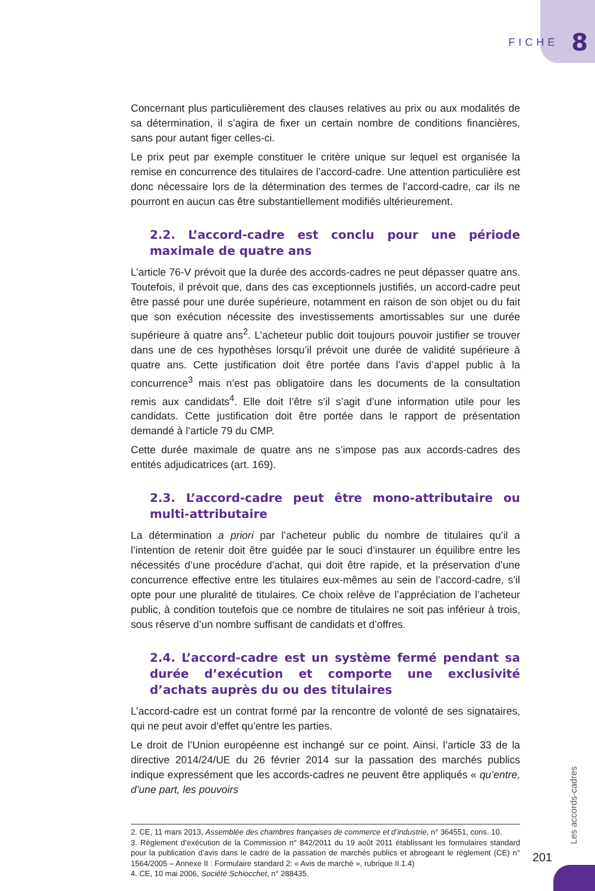FICHE 8
Concernant plus particulièrement des clauses relatives au prix ou aux modalités de sa détermination, il s’agira de fixer un certain nombre de conditions financières, sans pour autant figer celles-ci.
Le prix peut par exemple constituer le critère unique sur lequel est organisée la remise en concurrence des titulaires de l’accord-cadre. Une attention particulière est donc nécessaire lors de la détermination des termes de l’accord-cadre, car ils ne pourront en aucun cas être substantiellement modifiés ultérieurement.
2.2. L’accord-cadre est conclu pour une période maximale de quatre ans
L’article 76-V prévoit que la durée des accords-cadres ne peut dépasser quatre ans. Toutefois, il prévoit que, dans des cas exceptionnels justifiés, un accord-cadre peut être passé pour une durée supérieure, notamment en raison de son objet ou du fait que son exécution nécessite des investissements amortissables sur une durée supérieure à quatre ans<sup>2</sup>. L’acheteur public doit toujours pouvoir justifier se trouver dans une de ces hypothèses lorsqu’il prévoit une durée de validité supérieure à quatre ans. Cette justification doit être portée dans l’avis d’appel public à la concurrence<sup>3</sup> mais n’est pas obligatoire dans les documents de la consultation remis aux candidats<sup>4</sup>. Elle doit l’être s’il s’agit d’une information utile pour les candidats. Cette justification doit être portée dans le rapport de présentation demandé à l’article 79 du CMP.
Cette durée maximale de quatre ans ne s’impose pas aux accords-cadres des entités adjudicatrices (art. 169).
2.3. L’accord-cadre peut être mono-attributaire ou multi-attributaire
La détermination a priori par l’acheteur public du nombre de titulaires qu’il a l’intention de retenir doit être guidée par le souci d’instaurer un équilibre entre les nécessités d’une procédure d’achat, qui doit être rapide, et la préservation d’une concurrence effective entre les titulaires eux-mêmes au sein de l’accord-cadre, s’il opte pour une pluralité de titulaires. Ce choix relève de l’appréciation de l’acheteur public, à condition toutefois que ce nombre de titulaires ne soit pas inférieur à trois, sous réserve d’un nombre suffisant de candidats et d’offres.
2.4. L’accord-cadre est un système fermé pendant sa durée d’exécution et comporte une exclusivité d’achats auprès du ou des titulaires
L’accord-cadre est un contrat formé par la rencontre de volonté de ses signataires, qui ne peut avoir d’effet qu’entre les parties.
Le droit de l’Union européenne est inchangé sur ce point. Ainsi, l’article 33 de la directive 2014/24/UE du 26 février 2014 sur la passation des marchés publics indique expressément que les accords-cadres ne peuvent être appliqués « qu’entre, d’une part, les pouvoirs
2. CE, 11 mars 2013, Assemblée des chambres françaises de commerce et d’industrie, n° 364551, cons. 10.
3. Règlement d’exécution de la Commission n° 842/2011 du 19 août 2011 établissant les formulaires standard pour la publication d’avis dans le cadre de la passation de marchés publics et abrogeant le règlement (CE) n° 1564/2005 – Annexe II : Formulaire standard 2: « Avis de marché », rubrique II.1.4)
4. CE, 10 mai 2006, Société Schiocchet, n° 288435.
Les accords-cadres
201